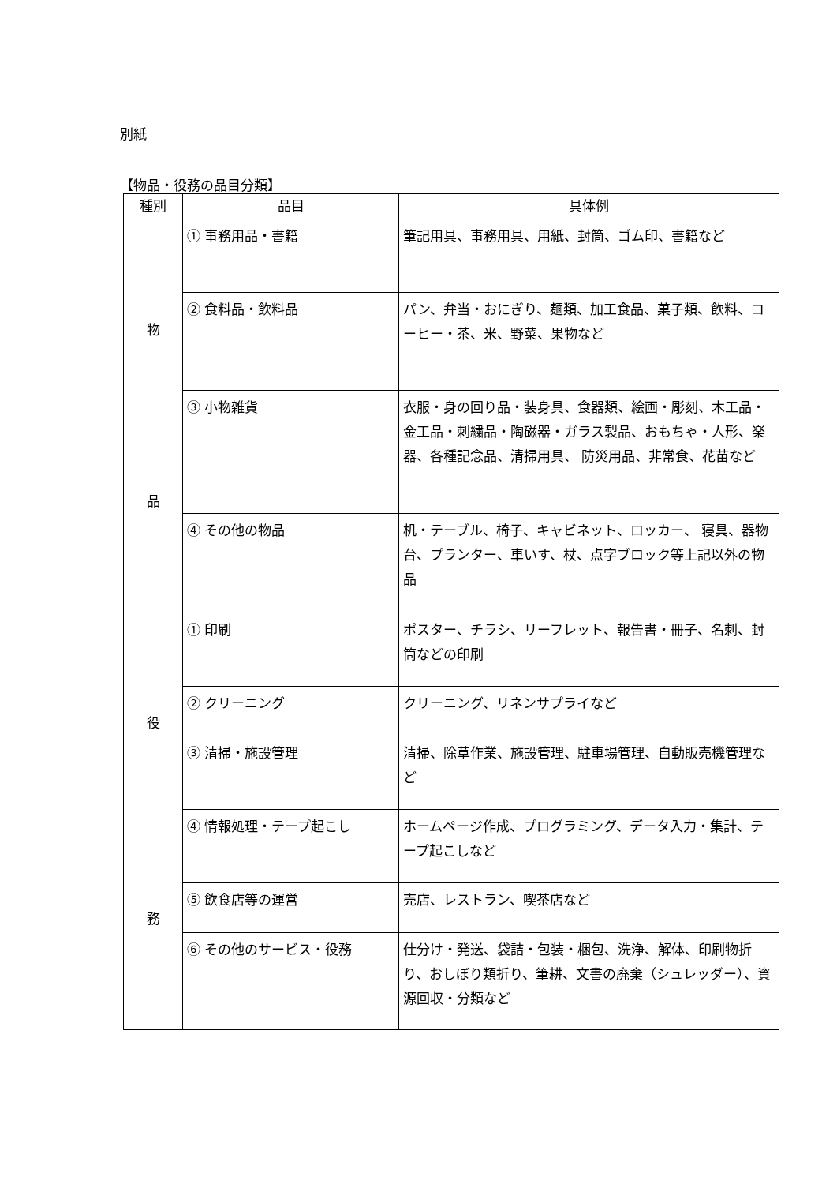別紙
【物品・役務の品目分類】
| 種別 | 品目 | 具体例 |
| --- | --- | --- |
| 物 品 | ① 事務用品・書籍 | 筆記用具、事務用具、用紙、封筒、ゴム印、書籍など |
| | ② 食料品・飲料品 | パン、弁当・おにぎり、麺類、加工食品、菓子類、飲料、コーヒー・茶、米、野菜、果物など |
| | ③ 小物雑貨 | 衣服・身の回り品・装身具、食器類、絵画・彫刻、木工品・金工品・刺繍品・陶磁器・ガラス製品、おもちゃ・人形、楽器、各種記念品、清掃用具、 防災用品、非常食、花苗など |
| | ④ その他の物品 | 机・テーブル、椅子、キャビネット、ロッカー、 寝具、器物台、プランター、車いす、杖、点字ブロック等上記以外の物品 |
| 役 務 | ① 印刷 | ポスター、チラシ、リーフレット、報告書・冊子、名刺、封筒などの印刷 |
| | ② クリーニング | クリーニング、リネンサプライなど |
| | ③ 清掃・施設管理 | 清掃、除草作業、施設管理、駐車場管理、自動販売機管理など |
| | ④ 情報処理・テープ起こし | ホームページ作成、プログラミング、データ入力・集計、テープ起こしなど |
| | ⑤ 飲食店等の運営 | 売店、レストラン、喫茶店など |
| | ⑥ その他のサービス・役務 | 仕分け・発送、袋詰・包装・梱包、洗浄、解体、印刷物折り、おしぼり類折り、筆耕、文書の廃棄（シュレッダー）、資源回収・分類など |